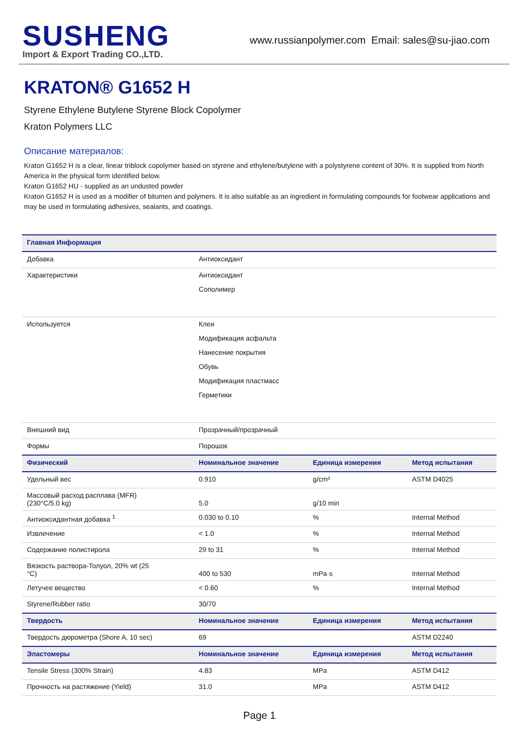SUSHENG
Import & Export Trading CO.,LTD.
www.russianpolymer.com Email: sales@su-jiao.com
KRATON® G1652 H
Styrene Ethylene Butylene Styrene Block Copolymer
Kraton Polymers LLC
Описание материалов:
Kraton G1652 H is a clear, linear triblock copolymer based on styrene and ethylene/butylene with a polystyrene content of 30%. It is supplied from North America in the physical form identified below.
Kraton G1652 HU - supplied as an undusted powder
Kraton G1652 H is used as a modifier of bitumen and polymers. It is also suitable as an ingredient in formulating compounds for footwear applications and may be used in formulating adhesives, sealants, and coatings.
| Главная Информация | | | |
| --- | --- | --- | --- |
| Добавка | Антиоксидант | | |
| Характеристики | Антиоксидант Сополимер | | |
| Используется | Клеи Модификация асфальта Нанесение покрытия Обувь Модификация пластмасс Герметики | | |
| Внешний вид | Прозрачный/прозрачный | | |
| Формы | Порошок | | |
| Физический | Номинальное значение | Единица измерения | Метод испытания |
| Удельный вес | 0.910 | g/cm³ | ASTM D4025 |
| Массовый расход расплава (MFR) (230°C/5.0 kg) | 5.0 | g/10 min | |
| Антиоксидантная добавка <sup>1</sup> | 0.030 to 0.10 | % | Internal Method |
| Извлечение | < 1.0 | % | Internal Method |
| Содержание полистирола | 29 to 31 | % | Internal Method |
| Вязкость раствора-Толуол, 20% wt (25 °C) | 400 to 530 | mPa·s | Internal Method |
| Летучее вещество | < 0.60 | % | Internal Method |
| Styrene/Rubber ratio | 30/70 | | |
| Твердость | Номинальное значение | Единица измерения | Метод испытания |
| Твердость дюрометра (Shore A, 10 sec) | 69 | | ASTM D2240 |
| Эластомеры | Номинальное значение | Единица измерения | Метод испытания |
| Tensile Stress (300% Strain) | 4.83 | MPa | ASTM D412 |
| Прочность на растяжение (Yield) | 31.0 | MPa | ASTM D412 |
Page 1